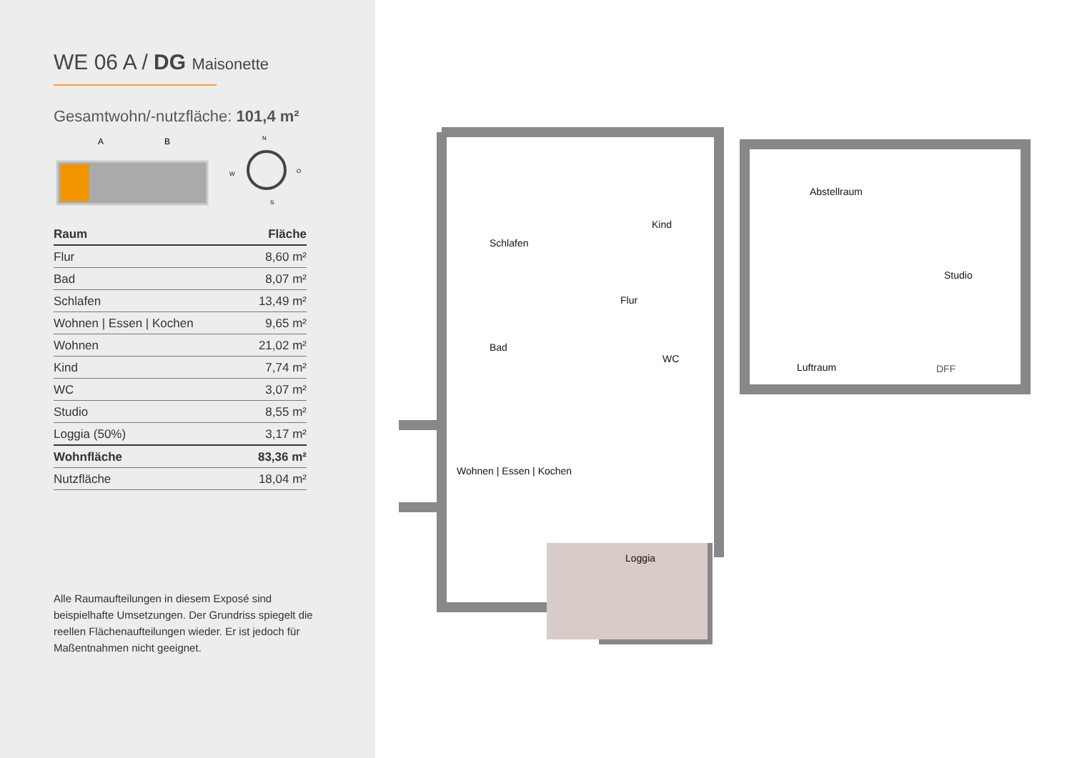WE 06 A / DG Maisonette
Gesamtwohn/-nutzfläche: 101,4 m²
A
B
N
O
W
S
| Raum | Fläche |
| --- | --- |
| Flur | 8,60 m² |
| Bad | 8,07 m² |
| Schlafen | 13,49 m² |
| Wohnen / Essen / Kochen | 9,65 m² |
| Wohnen | 21,02 m² |
| Kind | 7,74 m² |
| WC | 3,07 m² |
| Studio | 8,55 m² |
| Loggia (50%) | 3,17 m² |
| Wohnfläche | 83,36 m² |
| Nutzfläche | 18,04 m² |
Alle Raumaufteilungen in diesem Exposé sind beispielhafte Umsetzungen. Der Grundriss spiegelt die reellen Flächenaufteilungen wieder. Er ist jedoch für Maßentnahmen nicht geeignet.
Schlafen
Kind
Flur
Bad
WC
Wohnen | Essen | Kochen
Loggia
Abstellraum
Studio
Luftraum DFF